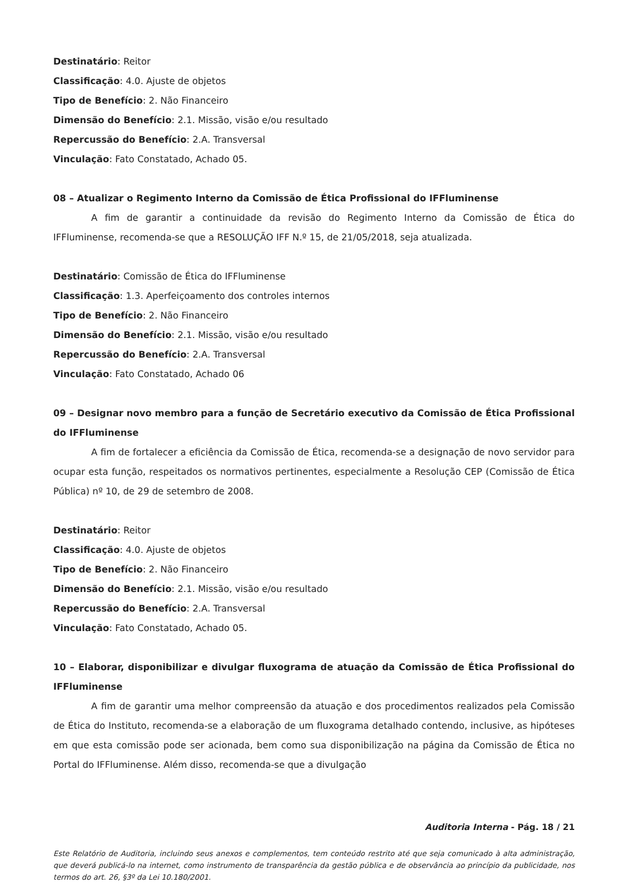Destinatário: Reitor
Classificação: 4.0. Ajuste de objetos
Tipo de Benefício: 2. Não Financeiro
Dimensão do Benefício: 2.1. Missão, visão e/ou resultado
Repercussão do Benefício: 2.A. Transversal
Vinculação: Fato Constatado, Achado 05.
08 – Atualizar o Regimento Interno da Comissão de Ética Profissional do IFFluminense
A fim de garantir a continuidade da revisão do Regimento Interno da Comissão de Ética do IFFluminense, recomenda-se que a RESOLUÇÃO IFF N.º 15, de 21/05/2018, seja atualizada.
Destinatário: Comissão de Ética do IFFluminense
Classificação: 1.3. Aperfeiçoamento dos controles internos
Tipo de Benefício: 2. Não Financeiro
Dimensão do Benefício: 2.1. Missão, visão e/ou resultado
Repercussão do Benefício: 2.A. Transversal
Vinculação: Fato Constatado, Achado 06
09 – Designar novo membro para a função de Secretário executivo da Comissão de Ética Profissional do IFFluminense
A fim de fortalecer a eficiência da Comissão de Ética, recomenda-se a designação de novo servidor para ocupar esta função, respeitados os normativos pertinentes, especialmente a Resolução CEP (Comissão de Ética Pública) nº 10, de 29 de setembro de 2008.
Destinatário: Reitor
Classificação: 4.0. Ajuste de objetos
Tipo de Benefício: 2. Não Financeiro
Dimensão do Benefício: 2.1. Missão, visão e/ou resultado
Repercussão do Benefício: 2.A. Transversal
Vinculação: Fato Constatado, Achado 05.
10 – Elaborar, disponibilizar e divulgar fluxograma de atuação da Comissão de Ética Profissional do IFFluminense
A fim de garantir uma melhor compreensão da atuação e dos procedimentos realizados pela Comissão de Ética do Instituto, recomenda-se a elaboração de um fluxograma detalhado contendo, inclusive, as hipóteses em que esta comissão pode ser acionada, bem como sua disponibilização na página da Comissão de Ética no Portal do IFFluminense. Além disso, recomenda-se que a divulgação
Auditoria Interna - Pág. 18 / 21
Este Relatório de Auditoria, incluindo seus anexos e complementos, tem conteúdo restrito até que seja comunicado à alta administração, que deverá publicá-lo na internet, como instrumento de transparência da gestão pública e de observância ao princípio da publicidade, nos termos do art. 26, §3º da Lei 10.180/2001.